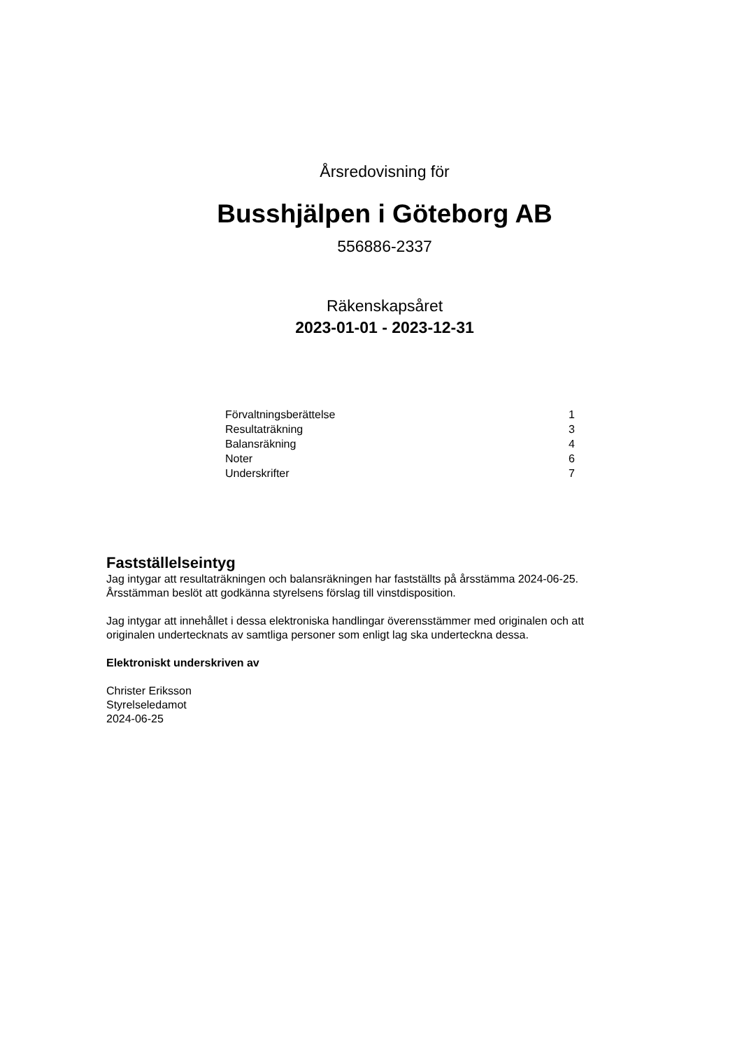Årsredovisning för
Busshjälpen i Göteborg AB
556886-2337
Räkenskapsåret
2023-01-01 - 2023-12-31
| Förvaltningsberättelse | 1 |
| Resultaträkning | 3 |
| Balansräkning | 4 |
| Noter | 6 |
| Underskrifter | 7 |
Fastställelseintyg
Jag intygar att resultaträkningen och balansräkningen har fastställts på årsstämma 2024-06-25.
Årsstämman beslöt att godkänna styrelsens förslag till vinstdisposition.
Jag intygar att innehållet i dessa elektroniska handlingar överensstämmer med originalen och att
originalen undertecknats av samtliga personer som enligt lag ska underteckna dessa.
Elektroniskt underskriven av
Christer Eriksson
Styrelseledamot
2024-06-25